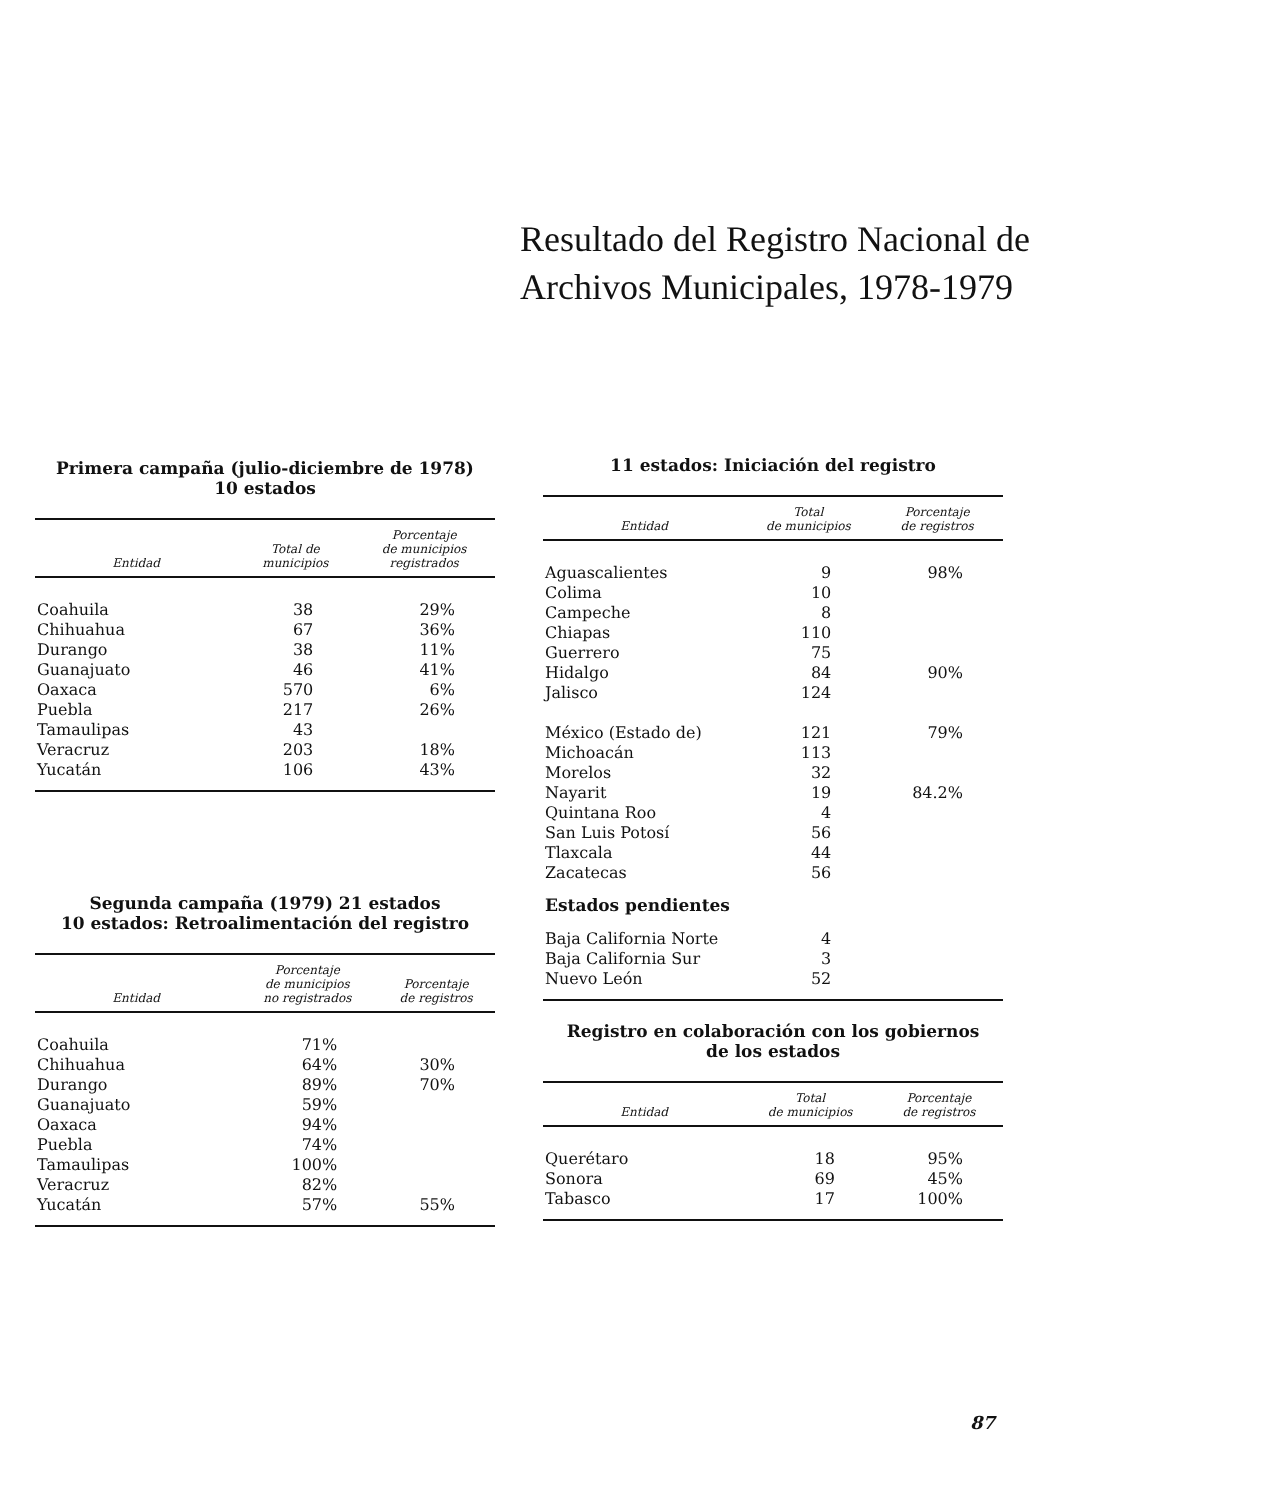Resultado del Registro Nacional de
Archivos Municipales, 1978-1979
Primera campaña (julio-diciembre de 1978)
10 estados
| Entidad | Total de municipios | Porcentaje de municipios registrados |
| --- | --- | --- |
| Coahuila | 38 | 29% |
| Chihuahua | 67 | 36% |
| Durango | 38 | 11% |
| Guanajuato | 46 | 41% |
| Oaxaca | 570 | 6% |
| Puebla | 217 | 26% |
| Tamaulipas | 43 | |
| Veracruz | 203 | 18% |
| Yucatán | 106 | 43% |
Segunda campaña (1979) 21 estados
10 estados: Retroalimentación del registro
| Entidad | Porcentaje de municipios no registrados | Porcentaje de registros |
| --- | --- | --- |
| Coahuila | 71% | |
| Chihuahua | 64% | 30% |
| Durango | 89% | 70% |
| Guanajuato | 59% | |
| Oaxaca | 94% | |
| Puebla | 74% | |
| Tamaulipas | 100% | |
| Veracruz | 82% | |
| Yucatán | 57% | 55% |
11 estados: Iniciación del registro
| Entidad | Total de municipios | Porcentaje de registros |
| --- | --- | --- |
| Aguascalientes | 9 | 98% |
| Colima | 10 | |
| Campeche | 8 | |
| Chiapas | 110 | |
| Guerrero | 75 | |
| Hidalgo | 84 | 90% |
| Jalisco | 124 | |
| México (Estado de) | 121 | 79% |
| Michoacán | 113 | |
| Morelos | 32 | |
| Nayarit | 19 | 84.2% |
| Quintana Roo | 4 | |
| San Luis Potosí | 56 | |
| Tlaxcala | 44 | |
| Zacatecas | 56 | |
| Estados pendientes | | |
| Baja California Norte | 4 | |
| Baja California Sur | 3 | |
| Nuevo León | 52 | |
Registro en colaboración con los gobiernos
de los estados
| Entidad | Total de municipios | Porcentaje de registros |
| --- | --- | --- |
| Querétaro | 18 | 95% |
| Sonora | 69 | 45% |
| Tabasco | 17 | 100% |
87